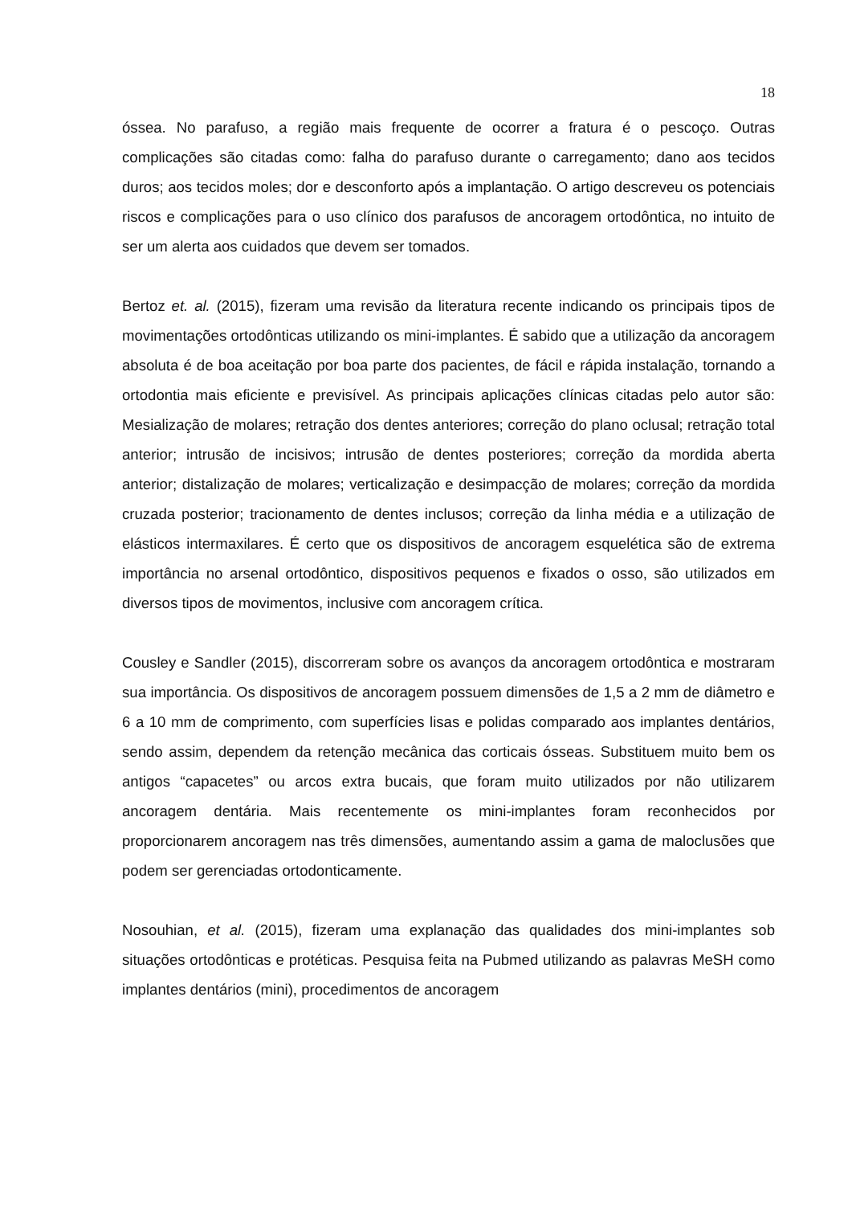18
óssea. No parafuso, a região mais frequente de ocorrer a fratura é o pescoço. Outras complicações são citadas como: falha do parafuso durante o carregamento; dano aos tecidos duros; aos tecidos moles; dor e desconforto após a implantação. O artigo descreveu os potenciais riscos e complicações para o uso clínico dos parafusos de ancoragem ortodôntica, no intuito de ser um alerta aos cuidados que devem ser tomados.
Bertoz et. al. (2015), fizeram uma revisão da literatura recente indicando os principais tipos de movimentações ortodônticas utilizando os mini-implantes. É sabido que a utilização da ancoragem absoluta é de boa aceitação por boa parte dos pacientes, de fácil e rápida instalação, tornando a ortodontia mais eficiente e previsível. As principais aplicações clínicas citadas pelo autor são: Mesialização de molares; retração dos dentes anteriores; correção do plano oclusal; retração total anterior; intrusão de incisivos; intrusão de dentes posteriores; correção da mordida aberta anterior; distalização de molares; verticalização e desimpacção de molares; correção da mordida cruzada posterior; tracionamento de dentes inclusos; correção da linha média e a utilização de elásticos intermaxilares. É certo que os dispositivos de ancoragem esquelética são de extrema importância no arsenal ortodôntico, dispositivos pequenos e fixados o osso, são utilizados em diversos tipos de movimentos, inclusive com ancoragem crítica.
Cousley e Sandler (2015), discorreram sobre os avanços da ancoragem ortodôntica e mostraram sua importância. Os dispositivos de ancoragem possuem dimensões de 1,5 a 2 mm de diâmetro e 6 a 10 mm de comprimento, com superfícies lisas e polidas comparado aos implantes dentários, sendo assim, dependem da retenção mecânica das corticais ósseas. Substituem muito bem os antigos “capacetes” ou arcos extra bucais, que foram muito utilizados por não utilizarem ancoragem dentária. Mais recentemente os mini-implantes foram reconhecidos por proporcionarem ancoragem nas três dimensões, aumentando assim a gama de maloclusões que podem ser gerenciadas ortodonticamente.
Nosouhian, et al. (2015), fizeram uma explanação das qualidades dos mini-implantes sob situações ortodônticas e protéticas. Pesquisa feita na Pubmed utilizando as palavras MeSH como implantes dentários (mini), procedimentos de ancoragem